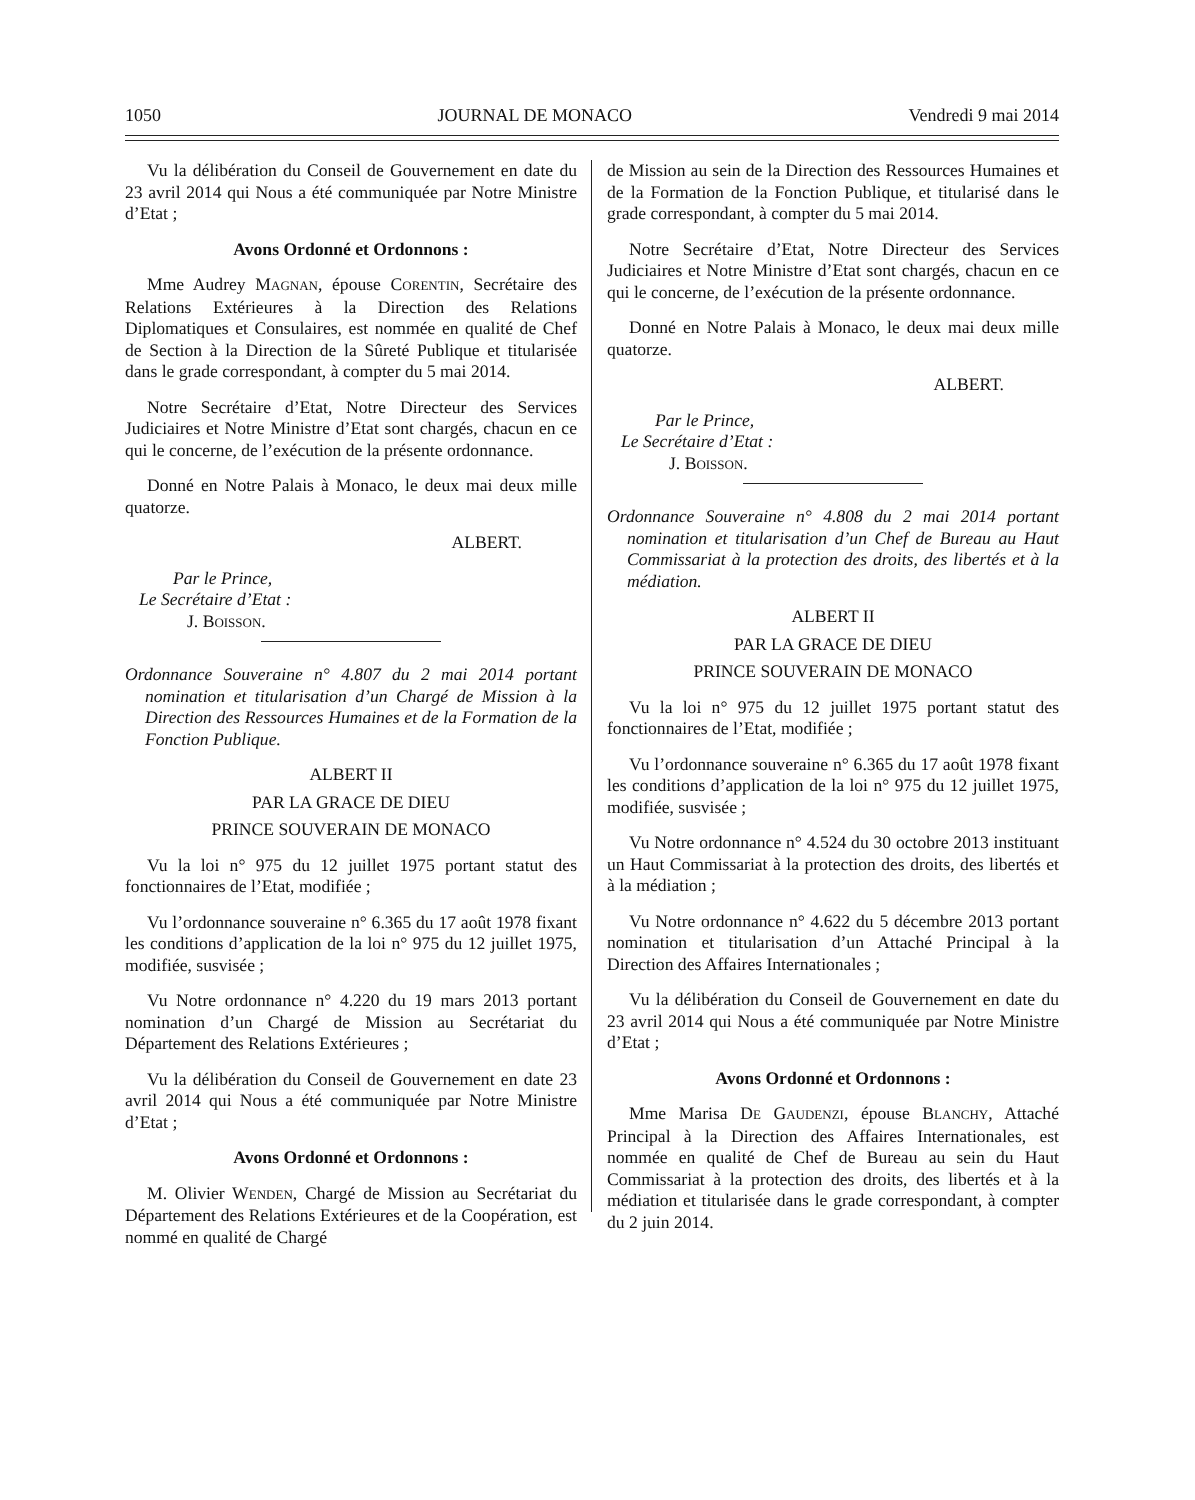1050 JOURNAL DE MONACO Vendredi 9 mai 2014
Vu la délibération du Conseil de Gouvernement en date du 23 avril 2014 qui Nous a été communiquée par Notre Ministre d’Etat ;
Avons Ordonné et Ordonnons :
Mme Audrey MAGNAN, épouse CORENTIN, Secrétaire des Relations Extérieures à la Direction des Relations Diplomatiques et Consulaires, est nommée en qualité de Chef de Section à la Direction de la Sûreté Publique et titularisée dans le grade correspondant, à compter du 5 mai 2014.
Notre Secrétaire d’Etat, Notre Directeur des Services Judiciaires et Notre Ministre d’Etat sont chargés, chacun en ce qui le concerne, de l’exécution de la présente ordonnance.
Donné en Notre Palais à Monaco, le deux mai deux mille quatorze.
ALBERT.
Par le Prince,
Le Secrétaire d’Etat :
J. BOISSON.
Ordonnance Souveraine n° 4.807 du 2 mai 2014 portant nomination et titularisation d’un Chargé de Mission à la Direction des Ressources Humaines et de la Formation de la Fonction Publique.
ALBERT II
PAR LA GRACE DE DIEU
PRINCE SOUVERAIN DE MONACO
Vu la loi n° 975 du 12 juillet 1975 portant statut des fonctionnaires de l’Etat, modifiée ;
Vu l’ordonnance souveraine n° 6.365 du 17 août 1978 fixant les conditions d’application de la loi n° 975 du 12 juillet 1975, modifiée, susvisée ;
Vu Notre ordonnance n° 4.220 du 19 mars 2013 portant nomination d’un Chargé de Mission au Secrétariat du Département des Relations Extérieures ;
Vu la délibération du Conseil de Gouvernement en date 23 avril 2014 qui Nous a été communiquée par Notre Ministre d’Etat ;
Avons Ordonné et Ordonnons :
M. Olivier WENDEN, Chargé de Mission au Secrétariat du Département des Relations Extérieures et de la Coopération, est nommé en qualité de Chargé
de Mission au sein de la Direction des Ressources Humaines et de la Formation de la Fonction Publique, et titularisé dans le grade correspondant, à compter du 5 mai 2014.
Notre Secrétaire d’Etat, Notre Directeur des Services Judiciaires et Notre Ministre d’Etat sont chargés, chacun en ce qui le concerne, de l’exécution de la présente ordonnance.
Donné en Notre Palais à Monaco, le deux mai deux mille quatorze.
ALBERT.
Par le Prince,
Le Secrétaire d’Etat :
J. BOISSON.
Ordonnance Souveraine n° 4.808 du 2 mai 2014 portant nomination et titularisation d’un Chef de Bureau au Haut Commissariat à la protection des droits, des libertés et à la médiation.
ALBERT II
PAR LA GRACE DE DIEU
PRINCE SOUVERAIN DE MONACO
Vu la loi n° 975 du 12 juillet 1975 portant statut des fonctionnaires de l’Etat, modifiée ;
Vu l’ordonnance souveraine n° 6.365 du 17 août 1978 fixant les conditions d’application de la loi n° 975 du 12 juillet 1975, modifiée, susvisée ;
Vu Notre ordonnance n° 4.524 du 30 octobre 2013 instituant un Haut Commissariat à la protection des droits, des libertés et à la médiation ;
Vu Notre ordonnance n° 4.622 du 5 décembre 2013 portant nomination et titularisation d’un Attaché Principal à la Direction des Affaires Internationales ;
Vu la délibération du Conseil de Gouvernement en date du 23 avril 2014 qui Nous a été communiquée par Notre Ministre d’Etat ;
Avons Ordonné et Ordonnons :
Mme Marisa DE GAUDENZI, épouse BLANCHY, Attaché Principal à la Direction des Affaires Internationales, est nommée en qualité de Chef de Bureau au sein du Haut Commissariat à la protection des droits, des libertés et à la médiation et titularisée dans le grade correspondant, à compter du 2 juin 2014.